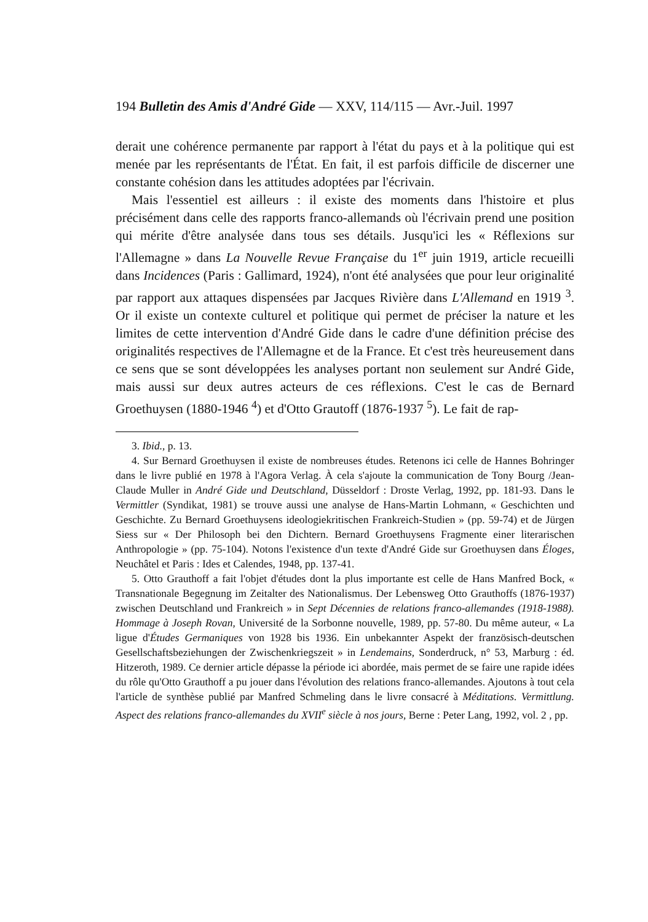194 Bulletin des Amis d'André Gide — XXV, 114/115 — Avr.-Juil. 1997
derait une cohérence permanente par rapport à l'état du pays et à la politique qui est menée par les représentants de l'État. En fait, il est parfois difficile de discerner une constante cohésion dans les attitudes adoptées par l'écrivain.
Mais l'essentiel est ailleurs : il existe des moments dans l'histoire et plus précisément dans celle des rapports franco-allemands où l'écrivain prend une position qui mérite d'être analysée dans tous ses détails. Jusqu'ici les « Réflexions sur l'Allemagne » dans La Nouvelle Revue Française du 1<sup>er</sup> juin 1919, article recueilli dans Incidences (Paris : Gallimard, 1924), n'ont été analysées que pour leur originalité par rapport aux attaques dispensées par Jacques Rivière dans L'Allemand en 1919 <sup>3</sup>. Or il existe un contexte culturel et politique qui permet de préciser la nature et les limites de cette intervention d'André Gide dans le cadre d'une définition précise des originalités respectives de l'Allemagne et de la France. Et c'est très heureusement dans ce sens que se sont développées les analyses portant non seulement sur André Gide, mais aussi sur deux autres acteurs de ces réflexions. C'est le cas de Bernard Groethuysen (1880-1946 <sup>4</sup>) et d'Otto Grautoff (1876-1937 <sup>5</sup>). Le fait de rap-
3. Ibid., p. 13.
4. Sur Bernard Groethuysen il existe de nombreuses études. Retenons ici celle de Hannes Bohringer dans le livre publié en 1978 à l'Agora Verlag. À cela s'ajoute la communication de Tony Bourg /Jean-Claude Muller in André Gide und Deutschland, Düsseldorf : Droste Verlag, 1992, pp. 181-93. Dans le Vermittler (Syndikat, 1981) se trouve aussi une analyse de Hans-Martin Lohmann, « Geschichten und Geschichte. Zu Bernard Groethuysens ideologiekritischen Frankreich-Studien » (pp. 59-74) et de Jürgen Siess sur « Der Philosoph bei den Dichtern. Bernard Groethuysens Fragmente einer literarischen Anthropologie » (pp. 75-104). Notons l'existence d'un texte d'André Gide sur Groethuysen dans Éloges, Neuchâtel et Paris : Ides et Calendes, 1948, pp. 137-41.
5. Otto Grauthoff a fait l'objet d'études dont la plus importante est celle de Hans Manfred Bock, « Transnationale Begegnung im Zeitalter des Nationalismus. Der Lebensweg Otto Grauthoffs (1876-1937) zwischen Deutschland und Frankreich » in Sept Décennies de relations franco-allemandes (1918-1988). Hommage à Joseph Rovan, Université de la Sorbonne nouvelle, 1989, pp. 57-80. Du même auteur, « La ligue d'Études Germaniques von 1928 bis 1936. Ein unbekannter Aspekt der französisch-deutschen Gesellschaftsbeziehungen der Zwischenkriegszeit » in Lendemains, Sonderdruck, n° 53, Marburg : éd. Hitzeroth, 1989. Ce dernier article dépasse la période ici abordée, mais permet de se faire une rapide idées du rôle qu'Otto Grauthoff a pu jouer dans l'évolution des relations franco-allemandes. Ajoutons à tout cela l'article de synthèse publié par Manfred Schmeling dans le livre consacré à Méditations. Vermittlung. Aspect des relations franco-allemandes du XVII<sup>e</sup> siècle à nos jours, Berne : Peter Lang, 1992, vol. 2 , pp.